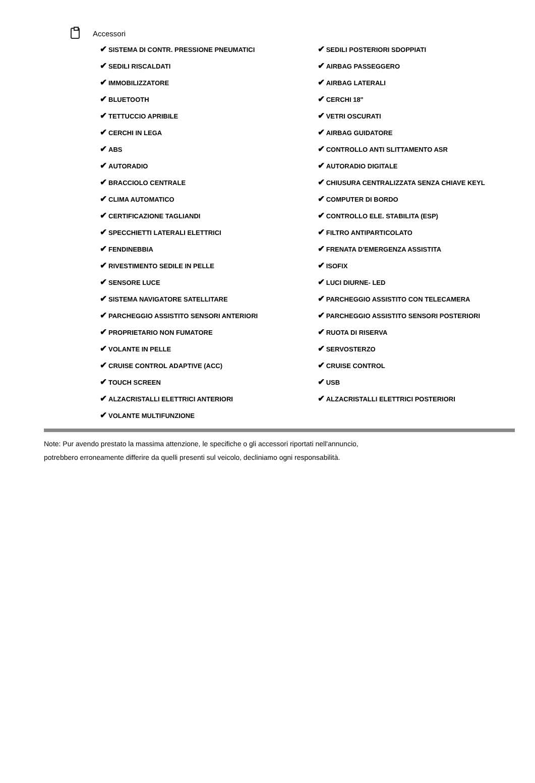Accessori
| ✔ SISTEMA DI CONTR. PRESSIONE PNEUMATICI | ✔ SEDILI POSTERIORI SDOPPIATI |
| ✔ SEDILI RISCALDATI | ✔ AIRBAG PASSEGGERO |
| ✔ IMMOBILIZZATORE | ✔ AIRBAG LATERALI |
| ✔ BLUETOOTH | ✔ CERCHI 18" |
| ✔ TETTUCCIO APRIBILE | ✔ VETRI OSCURATI |
| ✔ CERCHI IN LEGA | ✔ AIRBAG GUIDATORE |
| ✔ ABS | ✔ CONTROLLO ANTI SLITTAMENTO ASR |
| ✔ AUTORADIO | ✔ AUTORADIO DIGITALE |
| ✔ BRACCIOLO CENTRALE | ✔ CHIUSURA CENTRALIZZATA SENZA CHIAVE KEYL |
| ✔ CLIMA AUTOMATICO | ✔ COMPUTER DI BORDO |
| ✔ CERTIFICAZIONE TAGLIANDI | ✔ CONTROLLO ELE. STABILITA (ESP) |
| ✔ SPECCHIETTI LATERALI ELETTRICI | ✔ FILTRO ANTIPARTICOLATO |
| ✔ FENDINEBBIA | ✔ FRENATA D'EMERGENZA ASSISTITA |
| ✔ RIVESTIMENTO SEDILE IN PELLE | ✔ ISOFIX |
| ✔ SENSORE LUCE | ✔ LUCI DIURNE- LED |
| ✔ SISTEMA NAVIGATORE SATELLITARE | ✔ PARCHEGGIO ASSISTITO CON TELECAMERA |
| ✔ PARCHEGGIO ASSISTITO SENSORI ANTERIORI | ✔ PARCHEGGIO ASSISTITO SENSORI POSTERIORI |
| ✔ PROPRIETARIO NON FUMATORE | ✔ RUOTA DI RISERVA |
| ✔ VOLANTE IN PELLE | ✔ SERVOSTERZO |
| ✔ CRUISE CONTROL ADAPTIVE (ACC) | ✔ CRUISE CONTROL |
| ✔ TOUCH SCREEN | ✔ USB |
| ✔ ALZACRISTALLI ELETTRICI ANTERIORI | ✔ ALZACRISTALLI ELETTRICI POSTERIORI |
| ✔ VOLANTE MULTIFUNZIONE | |
Note: Pur avendo prestato la massima attenzione, le specifiche o gli accessori riportati nell'annuncio,
potrebbero erroneamente differire da quelli presenti sul veicolo, decliniamo ogni responsabilità.